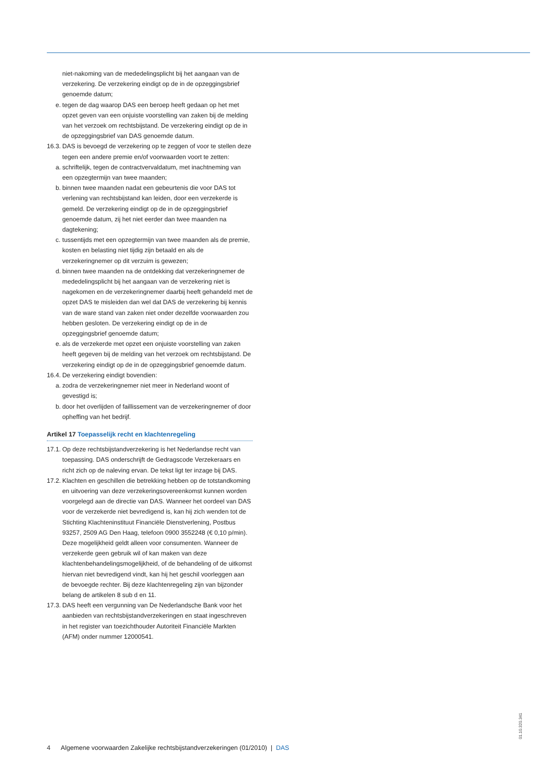niet-nakoming van de mededelingsplicht bij het aangaan van de verzekering. De verzekering eindigt op de in de opzeggingsbrief genoemde datum;
e. tegen de dag waarop DAS een beroep heeft gedaan op het met opzet geven van een onjuiste voorstelling van zaken bij de melding van het verzoek om rechtsbijstand. De verzekering eindigt op de in de opzeggingsbrief van DAS genoemde datum.
16.3. DAS is bevoegd de verzekering op te zeggen of voor te stellen deze tegen een andere premie en/of voorwaarden voort te zetten:
a. schriftelijk, tegen de contractvervaldatum, met inachtneming van een opzegtermijn van twee maanden;
b. binnen twee maanden nadat een gebeurtenis die voor DAS tot verlening van rechtsbijstand kan leiden, door een verzekerde is gemeld. De verzekering eindigt op de in de opzeggingsbrief genoemde datum, zij het niet eerder dan twee maanden na dagtekening;
c. tussentijds met een opzegtermijn van twee maanden als de premie, kosten en belasting niet tijdig zijn betaald en als de verzekeringnemer op dit verzuim is gewezen;
d. binnen twee maanden na de ontdekking dat verzekeringnemer de mededelingsplicht bij het aangaan van de verzekering niet is nagekomen en de verzekeringnemer daarbij heeft gehandeld met de opzet DAS te misleiden dan wel dat DAS de verzekering bij kennis van de ware stand van zaken niet onder dezelfde voorwaarden zou hebben gesloten. De verzekering eindigt op de in de opzeggingsbrief genoemde datum;
e. als de verzekerde met opzet een onjuiste voorstelling van zaken heeft gegeven bij de melding van het verzoek om rechtsbijstand. De verzekering eindigt op de in de opzeggingsbrief genoemde datum.
16.4. De verzekering eindigt bovendien:
a. zodra de verzekeringnemer niet meer in Nederland woont of gevestigd is;
b. door het overlijden of faillissement van de verzekeringnemer of door opheffing van het bedrijf.
Artikel 17 Toepasselijk recht en klachtenregeling
17.1. Op deze rechtsbijstandverzekering is het Nederlandse recht van toepassing. DAS onderschrijft de Gedragscode Verzekeraars en richt zich op de naleving ervan. De tekst ligt ter inzage bij DAS.
17.2. Klachten en geschillen die betrekking hebben op de totstandkoming en uitvoering van deze verzekeringsovereenkomst kunnen worden voorgelegd aan de directie van DAS. Wanneer het oordeel van DAS voor de verzekerde niet bevredigend is, kan hij zich wenden tot de Stichting Klachteninstituut Financiële Dienstverlening, Postbus 93257, 2509 AG Den Haag, telefoon 0900 3552248 (€ 0,10 p/min). Deze mogelijkheid geldt alleen voor consumenten. Wanneer de verzekerde geen gebruik wil of kan maken van deze klachtenbehandelingsmogelijkheid, of de behandeling of de uitkomst hiervan niet bevredigend vindt, kan hij het geschil voorleggen aan de bevoegde rechter. Bij deze klachtenregeling zijn van bijzonder belang de artikelen 8 sub d en 11.
17.3. DAS heeft een vergunning van De Nederlandsche Bank voor het aanbieden van rechtsbijstandverzekeringen en staat ingeschreven in het register van toezichthouder Autoriteit Financiële Markten (AFM) onder nummer 12000541.
4 Algemene voorwaarden Zakelijke rechtsbijstandverzekeringen (01/2010) | DAS
01.10.320.341